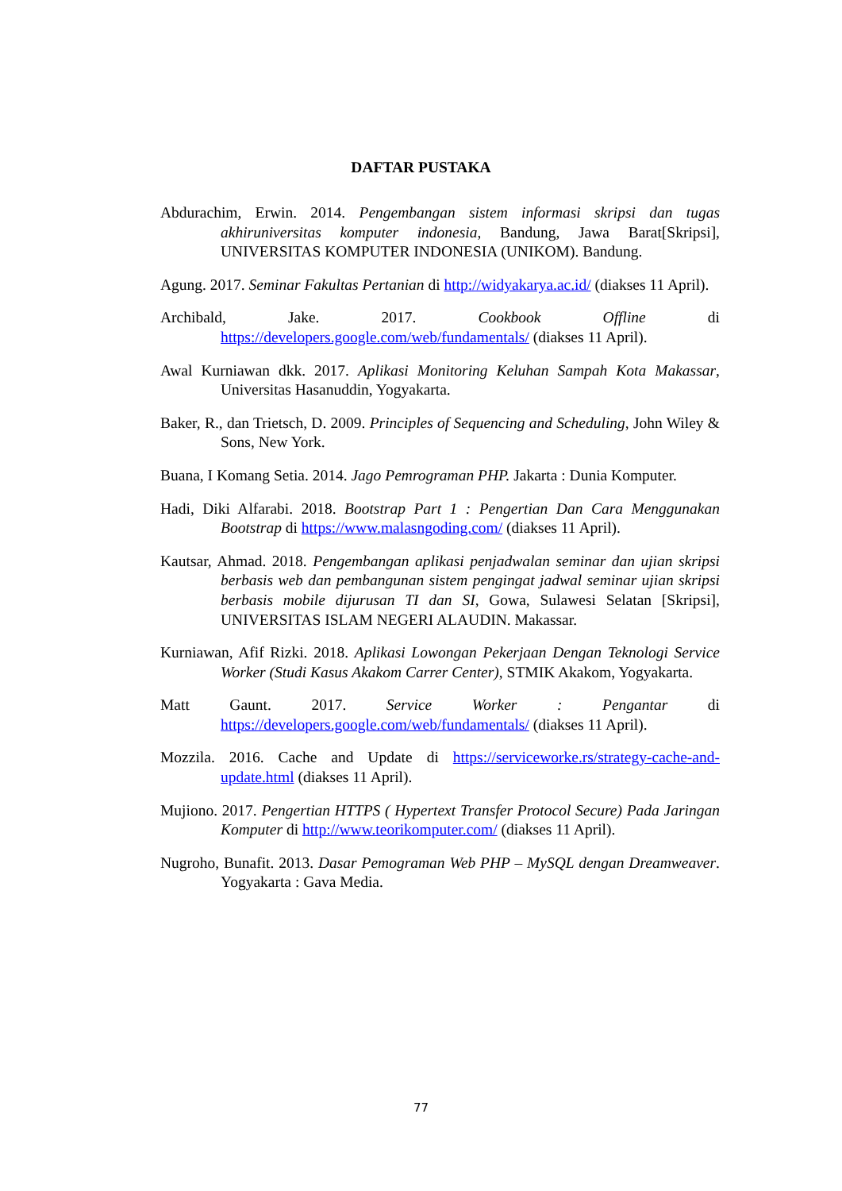DAFTAR PUSTAKA
Abdurachim, Erwin. 2014. Pengembangan sistem informasi skripsi dan tugas akhiruniversitas komputer indonesia, Bandung, Jawa Barat[Skripsi], UNIVERSITAS KOMPUTER INDONESIA (UNIKOM). Bandung.
Agung. 2017. Seminar Fakultas Pertanian di http://widyakarya.ac.id/ (diakses 11 April).
Archibald, Jake. 2017. Cookbook Offline di https://developers.google.com/web/fundamentals/ (diakses 11 April).
Awal Kurniawan dkk. 2017. Aplikasi Monitoring Keluhan Sampah Kota Makassar, Universitas Hasanuddin, Yogyakarta.
Baker, R., dan Trietsch, D. 2009. Principles of Sequencing and Scheduling, John Wiley & Sons, New York.
Buana, I Komang Setia. 2014. Jago Pemrograman PHP. Jakarta : Dunia Komputer.
Hadi, Diki Alfarabi. 2018. Bootstrap Part 1 : Pengertian Dan Cara Menggunakan Bootstrap di https://www.malasngoding.com/ (diakses 11 April).
Kautsar, Ahmad. 2018. Pengembangan aplikasi penjadwalan seminar dan ujian skripsi berbasis web dan pembangunan sistem pengingat jadwal seminar ujian skripsi berbasis mobile dijurusan TI dan SI, Gowa, Sulawesi Selatan [Skripsi], UNIVERSITAS ISLAM NEGERI ALAUDIN. Makassar.
Kurniawan, Afif Rizki. 2018. Aplikasi Lowongan Pekerjaan Dengan Teknologi Service Worker (Studi Kasus Akakom Carrer Center), STMIK Akakom, Yogyakarta.
Matt Gaunt. 2017. Service Worker : Pengantar di https://developers.google.com/web/fundamentals/ (diakses 11 April).
Mozzila. 2016. Cache and Update di https://serviceworke.rs/strategy-cache-and-update.html (diakses 11 April).
Mujiono. 2017. Pengertian HTTPS ( Hypertext Transfer Protocol Secure) Pada Jaringan Komputer di http://www.teorikomputer.com/ (diakses 11 April).
Nugroho, Bunafit. 2013. Dasar Pemograman Web PHP – MySQL dengan Dreamweaver. Yogyakarta : Gava Media.
77